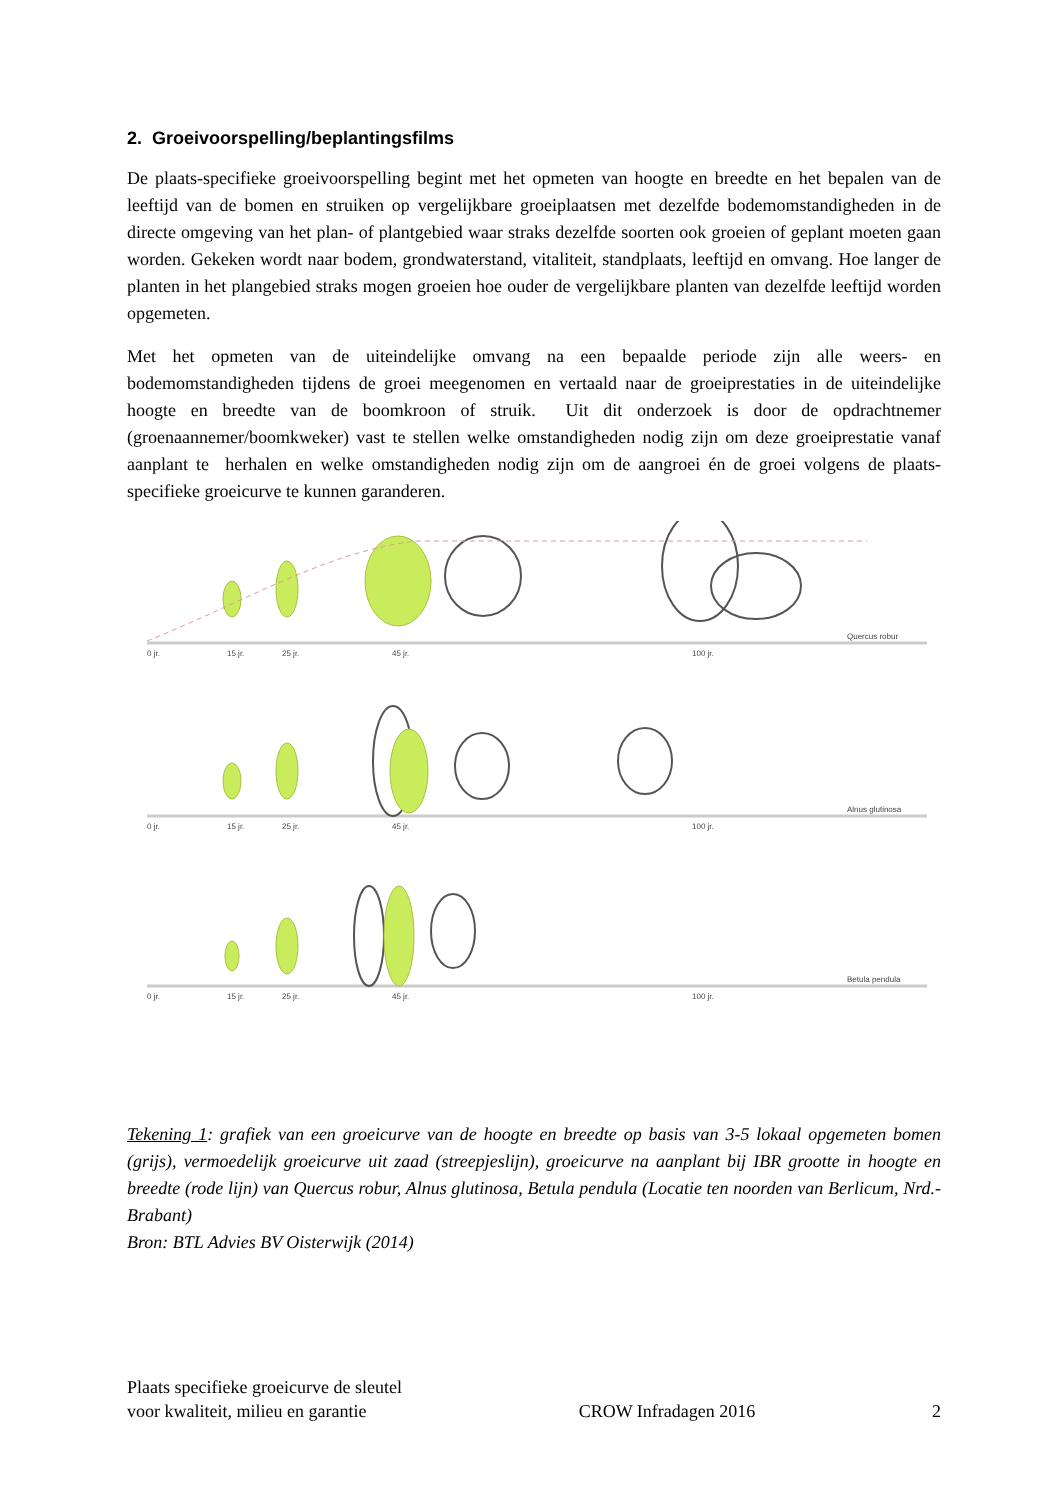2. Groeivoorspelling/beplantingsfilms
De plaats-specifieke groeivoorspelling begint met het opmeten van hoogte en breedte en het bepalen van de leeftijd van de bomen en struiken op vergelijkbare groeiplaatsen met dezelfde bodemomstandigheden in de directe omgeving van het plan- of plantgebied waar straks dezelfde soorten ook groeien of geplant moeten gaan worden. Gekeken wordt naar bodem, grondwaterstand, vitaliteit, standplaats, leeftijd en omvang. Hoe langer de planten in het plangebied straks mogen groeien hoe ouder de vergelijkbare planten van dezelfde leeftijd worden opgemeten.
Met het opmeten van de uiteindelijke omvang na een bepaalde periode zijn alle weers- en bodemomstandigheden tijdens de groei meegenomen en vertaald naar de groeiprestaties in de uiteindelijke hoogte en breedte van de boomkroon of struik. Uit dit onderzoek is door de opdrachtnemer (groenaannemer/boomkweker) vast te stellen welke omstandigheden nodig zijn om deze groeiprestatie vanaf aanplant te herhalen en welke omstandigheden nodig zijn om de aangroei én de groei volgens de plaats-specifieke groeicurve te kunnen garanderen.
0 jr.
15 jr.
25 jr.
45 jr.
100 jr.
Quercus robur
0 jr.
15 jr.
25 jr.
45 jr.
100 jr.
Alnus glutinosa
0 jr.
15 jr.
25 jr.
45 jr.
100 jr.
Betula pendula
Tekening 1: grafiek van een groeicurve van de hoogte en breedte op basis van 3-5 lokaal opgemeten bomen (grijs), vermoedelijk groeicurve uit zaad (streepjeslijn), groeicurve na aanplant bij IBR grootte in hoogte en breedte (rode lijn) van Quercus robur, Alnus glutinosa, Betula pendula (Locatie ten noorden van Berlicum, Nrd.-Brabant)
Bron: BTL Advies BV Oisterwijk (2014)
Plaats specifieke groeicurve de sleutel
voor kwaliteit, milieu en garantie
CROW Infradagen 2016
2